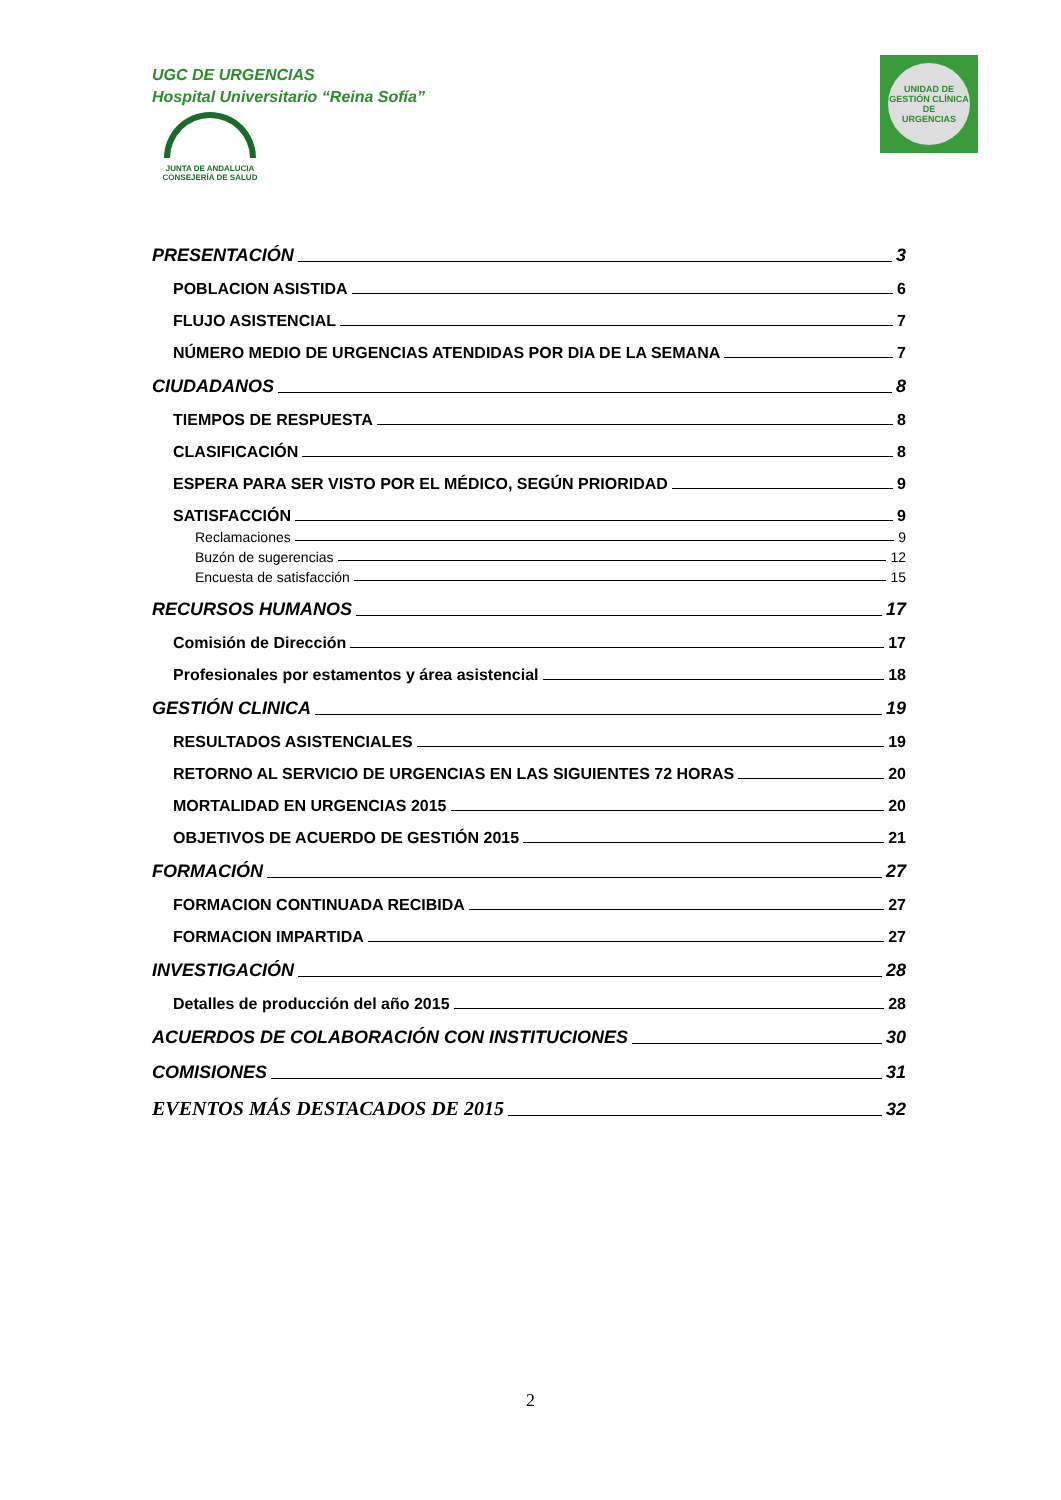UGC DE URGENCIAS
Hospital Universitario “Reina Sofía”
JUNTA DE ANDALUCIA
CONSEJERÍA DE SALUD
UNIDAD DE GESTIÓN CLÍNICA
DE
URGENCIAS
PRESENTACIÓN 3
POBLACION ASISTIDA 6
FLUJO ASISTENCIAL 7
NÚMERO MEDIO DE URGENCIAS ATENDIDAS POR DIA DE LA SEMANA 7
CIUDADANOS 8
TIEMPOS DE RESPUESTA 8
CLASIFICACIÓN 8
ESPERA PARA SER VISTO POR EL MÉDICO, SEGÚN PRIORIDAD 9
SATISFACCIÓN 9
Reclamaciones 9
Buzón de sugerencias 12
Encuesta de satisfacción 15
RECURSOS HUMANOS 17
Comisión de Dirección 17
Profesionales por estamentos y área asistencial 18
GESTIÓN CLINICA 19
RESULTADOS ASISTENCIALES 19
RETORNO AL SERVICIO DE URGENCIAS EN LAS SIGUIENTES 72 HORAS 20
MORTALIDAD EN URGENCIAS 2015 20
OBJETIVOS DE ACUERDO DE GESTIÓN 2015 21
FORMACIÓN 27
FORMACION CONTINUADA RECIBIDA 27
FORMACION IMPARTIDA 27
INVESTIGACIÓN 28
Detalles de producción del año 2015 28
ACUERDOS DE COLABORACIÓN CON INSTITUCIONES 30
COMISIONES 31
EVENTOS MÁS DESTACADOS DE 2015 32
2